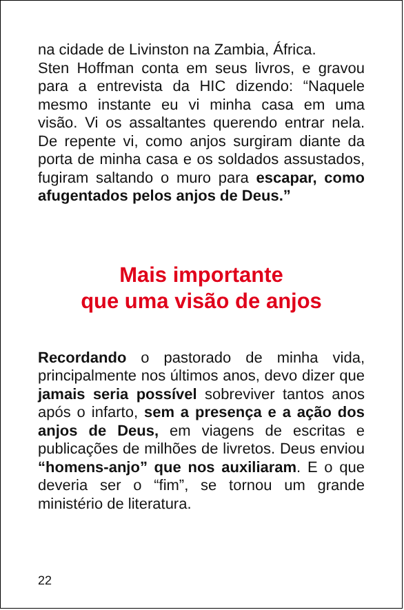na cidade de Livinston na Zambia, África.
Sten Hoffman conta em seus livros, e gravou para a entrevista da HIC dizendo: “Naquele mesmo instante eu vi minha casa em uma visão. Vi os assaltantes querendo entrar nela. De repente vi, como anjos surgiram diante da porta de minha casa e os soldados assustados, fugiram saltando o muro para escapar, como afugentados pelos anjos de Deus.”
Mais importante
que uma visão de anjos
Recordando o pastorado de minha vida, principalmente nos últimos anos, devo dizer que jamais seria possível sobreviver tantos anos após o infarto, sem a presença e a ação dos anjos de Deus, em viagens de escritas e publicações de milhões de livretos. Deus enviou “homens-anjo” que nos auxiliaram. E o que deveria ser o “fim”, se tornou um grande ministério de literatura.
22